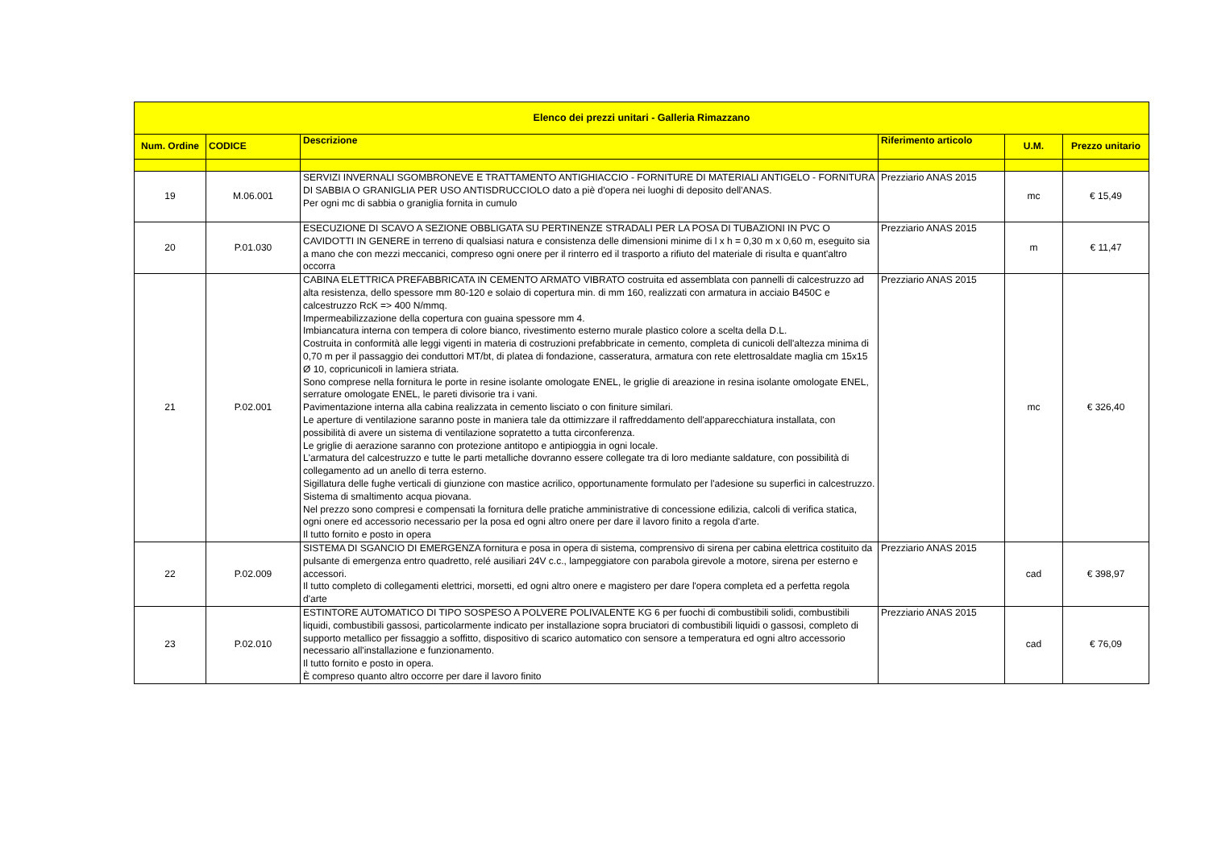| Elenco dei prezzi unitari - Galleria Rimazzano | | | | | |
| --- | --- | --- | --- | --- | --- |
| Num. Ordine | CODICE | Descrizione | Riferimento articolo | U.M. | Prezzo unitario |
| 19 | M.06.001 | SERVIZI INVERNALI SGOMBRONEVE E TRATTAMENTO ANTIGHIACCIO - FORNITURE DI MATERIALI ANTIGELO - FORNITURA DI SABBIA O GRANIGLIA PER USO ANTISDRUCCIOLO dato a piè d'opera nei luoghi di deposito dell'ANAS. Per ogni mc di sabbia o graniglia fornita in cumulo | Prezziario ANAS 2015 | mc | € 15,49 |
| 20 | P.01.030 | ESECUZIONE DI SCAVO A SEZIONE OBBLIGATA SU PERTINENZE STRADALI PER LA POSA DI TUBAZIONI IN PVC O CAVIDOTTI IN GENERE in terreno di qualsiasi natura e consistenza delle dimensioni minime di l x h = 0,30 m x 0,60 m, eseguito sia a mano che con mezzi meccanici, compreso ogni onere per il rinterro ed il trasporto a rifiuto del materiale di risulta e quant'altro occorra | Prezziario ANAS 2015 | m | € 11,47 |
| 21 | P.02.001 | CABINA ELETTRICA PREFABBRICATA IN CEMENTO ARMATO VIBRATO costruita ed assemblata con pannelli di calcestruzzo ad alta resistenza, dello spessore mm 80-120 e solaio di copertura min. di mm 160, realizzati con armatura in acciaio B450C e calcestruzzo RcK => 400 N/mmq. Impermeabilizzazione della copertura con guaina spessore mm 4. Imbiancatura interna con tempera di colore bianco, rivestimento esterno murale plastico colore a scelta della D.L. Costruita in conformità alle leggi vigenti in materia di costruzioni prefabbricate in cemento, completa di cunicoli dell'altezza minima di 0,70 m per il passaggio dei conduttori MT/bt, di platea di fondazione, casseratura, armatura con rete elettrosaldate maglia cm 15x15 Ø 10, copricunicoli in lamiera striata. Sono comprese nella fornitura le porte in resine isolante omologate ENEL, le griglie di areazione in resina isolante omologate ENEL, serrature omologate ENEL, le pareti divisorie tra i vani. Pavimentazione interna alla cabina realizzata in cemento lisciato o con finiture similari. Le aperture di ventilazione saranno poste in maniera tale da ottimizzare il raffreddamento dell'apparecchiatura installata, con possibilità di avere un sistema di ventilazione sopratetto a tutta circonferenza. Le griglie di aerazione saranno con protezione antitopo e antipioggia in ogni locale. L'armatura del calcestruzzo e tutte le parti metalliche dovranno essere collegate tra di loro mediante saldature, con possibilità di collegamento ad un anello di terra esterno. Sigillatura delle fughe verticali di giunzione con mastice acrilico, opportunamente formulato per l'adesione su superfici in calcestruzzo. Sistema di smaltimento acqua piovana. Nel prezzo sono compresi e compensati la fornitura delle pratiche amministrative di concessione edilizia, calcoli di verifica statica, ogni onere ed accessorio necessario per la posa ed ogni altro onere per dare il lavoro finito a regola d'arte. Il tutto fornito e posto in opera | Prezziario ANAS 2015 | mc | € 326,40 |
| 22 | P.02.009 | SISTEMA DI SGANCIO DI EMERGENZA fornitura e posa in opera di sistema, comprensivo di sirena per cabina elettrica costituito da pulsante di emergenza entro quadretto, relé ausiliari 24V c.c., lampeggiatore con parabola girevole a motore, sirena per esterno e accessori. Il tutto completo di collegamenti elettrici, morsetti, ed ogni altro onere e magistero per dare l'opera completa ed a perfetta regola d'arte | Prezziario ANAS 2015 | cad | € 398,97 |
| 23 | P.02.010 | ESTINTORE AUTOMATICO DI TIPO SOSPESO A POLVERE POLIVALENTE KG 6 per fuochi di combustibili solidi, combustibili liquidi, combustibili gassosi, particolarmente indicato per installazione sopra bruciatori di combustibili liquidi o gassosi, completo di supporto metallico per fissaggio a soffitto, dispositivo di scarico automatico con sensore a temperatura ed ogni altro accessorio necessario all'installazione e funzionamento. Il tutto fornito e posto in opera. È compreso quanto altro occorre per dare il lavoro finito | Prezziario ANAS 2015 | cad | € 76,09 |